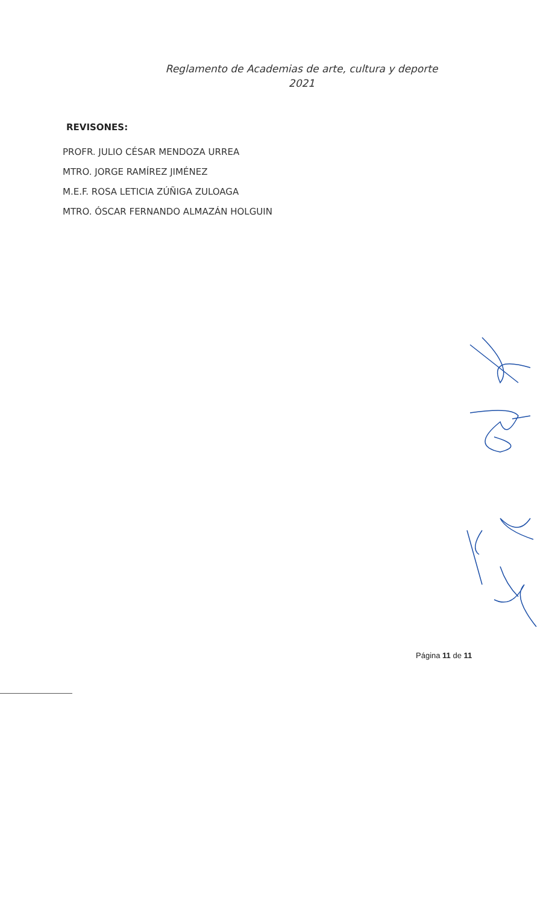Reglamento de Academias de arte, cultura y deporte
2021
REVISONES:
PROFR. JULIO CÉSAR MENDOZA URREA
MTRO. JORGE RAMÍREZ JIMÉNEZ
M.E.F. ROSA LETICIA ZÚÑIGA ZULOAGA
MTRO. ÓSCAR FERNANDO ALMAZÁN HOLGUIN
Página 11 de 11